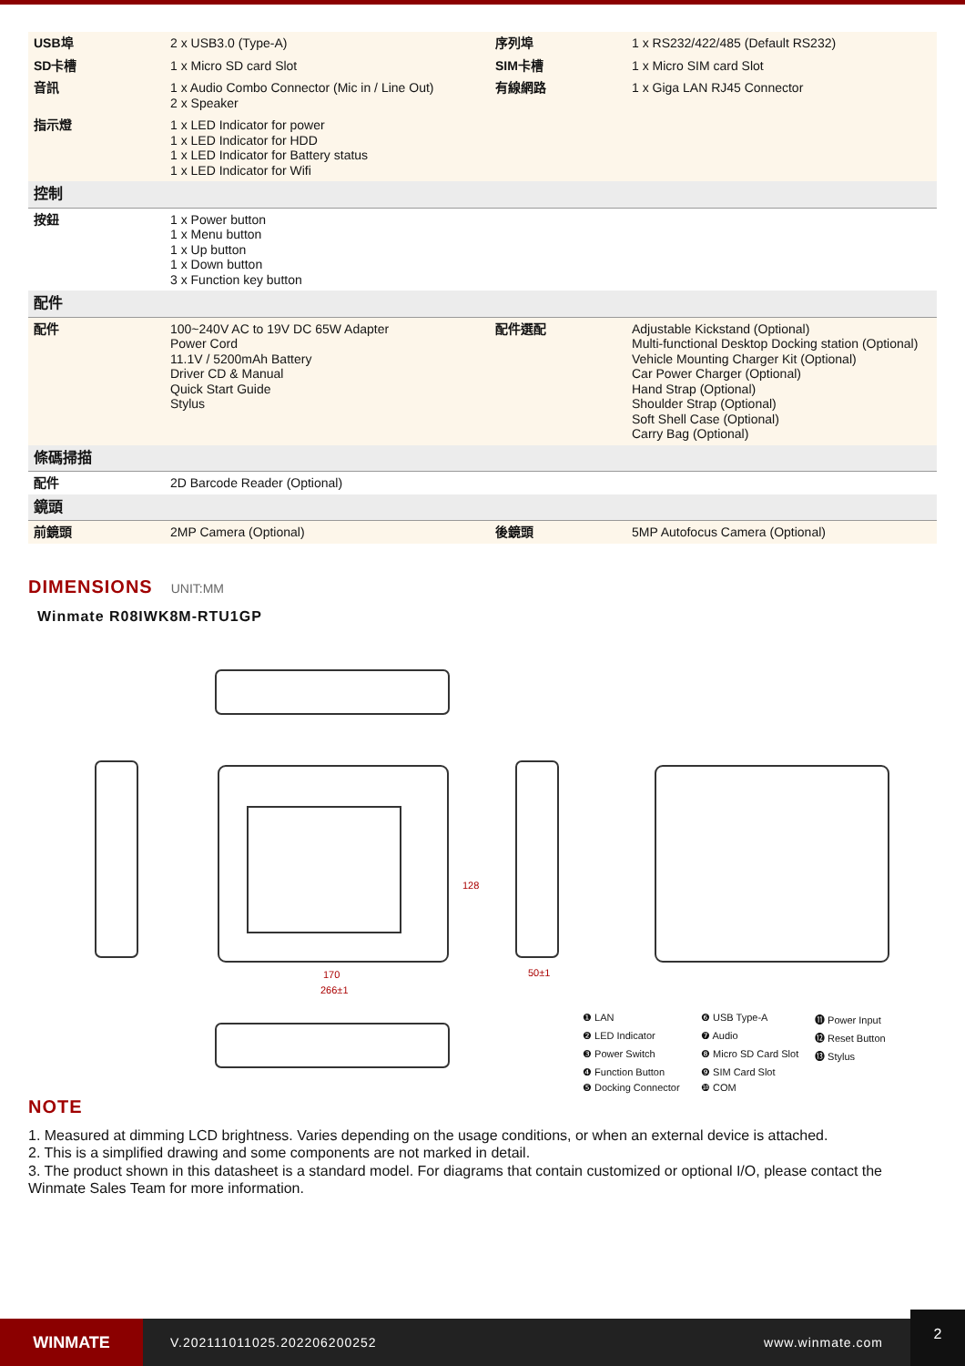| USB埠 | 2 x USB3.0 (Type-A) | 序列埠 | 1 x RS232/422/485 (Default RS232) |
| SD卡槽 | 1 x Micro SD card Slot | SIM卡槽 | 1 x Micro SIM card Slot |
| 音訊 | 1 x Audio Combo Connector (Mic in / Line Out) 2 x Speaker | 有線網路 | 1 x Giga LAN RJ45 Connector |
| 指示燈 | 1 x LED Indicator for power 1 x LED Indicator for HDD 1 x LED Indicator for Battery status 1 x LED Indicator for Wifi | | |
| 控制 | | | |
| 按鈕 | 1 x Power button 1 x Menu button 1 x Up button 1 x Down button 3 x Function key button | | |
| 配件 | | | |
| 配件 | 100~240V AC to 19V DC 65W Adapter Power Cord 11.1V / 5200mAh Battery Driver CD & Manual Quick Start Guide Stylus | 配件選配 | Adjustable Kickstand (Optional) Multi-functional Desktop Docking station (Optional) Vehicle Mounting Charger Kit (Optional) Car Power Charger (Optional) Hand Strap (Optional) Shoulder Strap (Optional) Soft Shell Case (Optional) Carry Bag (Optional) |
| 條碼掃描 | | | |
| 配件 | 2D Barcode Reader (Optional) | | |
| 鏡頭 | | | |
| 前鏡頭 | 2MP Camera (Optional) | 後鏡頭 | 5MP Autofocus Camera (Optional) |
DIMENSIONS UNIT:MM
Winmate R08IWK8M-RTU1GP
128
170
266±1
50±1
❶ LAN ❻ USB Type-A ⓫ Power Input ❷ LED Indicator ❼ Audio ⓬ Reset Button ❸ Power Switch ❽ Micro SD Card Slot ⓭ Stylus ❹ Function Button ❾ SIM Card Slot ❺ Docking Connector ❿ COM
NOTE
1. Measured at dimming LCD brightness. Varies depending on the usage conditions, or when an external device is attached.
2. This is a simplified drawing and some components are not marked in detail.
3. The product shown in this datasheet is a standard model. For diagrams that contain customized or optional I/O, please contact the Winmate Sales Team for more information.
WINMATE
V.202111011025.202206200252 www.winmate.com
2